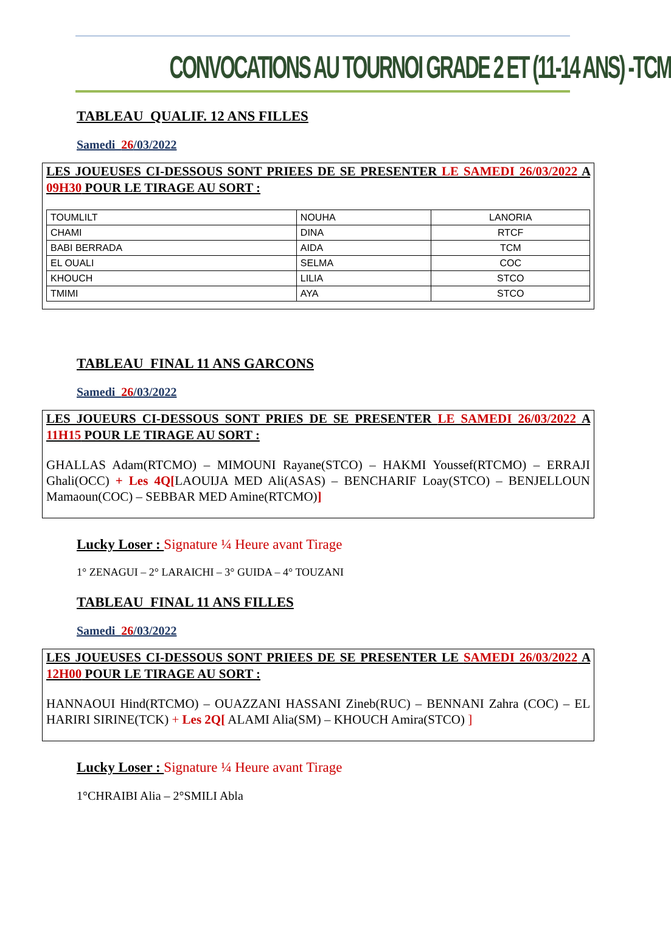CONVOCATIONS AU TOURNOI GRADE 2 ET (11-14 ANS) -TCM
TABLEAU QUALIF. 12 ANS FILLES
Samedi 26/03/2022
LES JOUEUSES CI-DESSOUS SONT PRIEES DE SE PRESENTER LE SAMEDI 26/03/2022 A 09H30 POUR LE TIRAGE AU SORT :
| TOUMLILT | NOUHA | LANORIA |
| CHAMI | DINA | RTCF |
| BABI BERRADA | AIDA | TCM |
| EL OUALI | SELMA | COC |
| KHOUCH | LILIA | STCO |
| TMIMI | AYA | STCO |
TABLEAU FINAL 11 ANS GARCONS
Samedi 26/03/2022
LES JOUEURS CI-DESSOUS SONT PRIES DE SE PRESENTER LE SAMEDI 26/03/2022 A 11H15 POUR LE TIRAGE AU SORT :
GHALLAS Adam(RTCMO) – MIMOUNI Rayane(STCO) – HAKMI Youssef(RTCMO) – ERRAJI Ghali(OCC) + Les 4Q[LAOUIJA MED Ali(ASAS) – BENCHARIF Loay(STCO) – BENJELLOUN Mamaoun(COC) – SEBBAR MED Amine(RTCMO)]
Lucky Loser : Signature ¼ Heure avant Tirage
1° ZENAGUI – 2° LARAICHI – 3° GUIDA – 4° TOUZANI
TABLEAU FINAL 11 ANS FILLES
Samedi 26/03/2022
LES JOUEUSES CI-DESSOUS SONT PRIEES DE SE PRESENTER LE SAMEDI 26/03/2022 A 12H00 POUR LE TIRAGE AU SORT :
HANNAOUI Hind(RTCMO) – OUAZZANI HASSANI Zineb(RUC) – BENNANI Zahra (COC) – EL HARIRI SIRINE(TCK) + Les 2Q[ ALAMI Alia(SM) – KHOUCH Amira(STCO) ]
Lucky Loser : Signature ¼ Heure avant Tirage
1°CHRAIBI Alia – 2°SMILI Abla